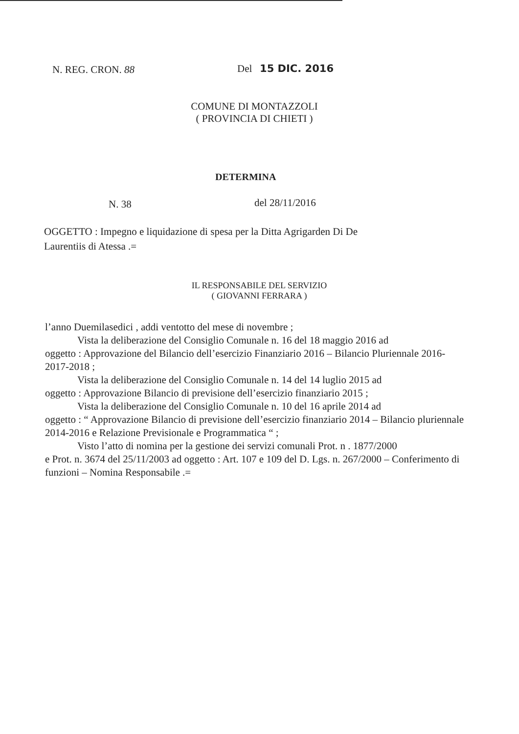N. REG. CRON. 88 Del 15 DIC. 2016
COMUNE DI MONTAZZOLI
( PROVINCIA DI CHIETI )
DETERMINA
N. 38 del 28/11/2016
OGGETTO : Impegno e liquidazione di spesa per la Ditta Agrigarden Di De
Laurentiis di Atessa .=
IL RESPONSABILE DEL SERVIZIO
( GIOVANNI FERRARA )
l’anno Duemilasedici , addi ventotto del mese di novembre ;
Vista la deliberazione del Consiglio Comunale n. 16 del 18 maggio 2016 ad
oggetto : Approvazione del Bilancio dell’esercizio Finanziario 2016 – Bilancio Pluriennale 2016-2017-2018 ;
Vista la deliberazione del Consiglio Comunale n. 14 del 14 luglio 2015 ad
oggetto : Approvazione Bilancio di previsione dell’esercizio finanziario 2015 ;
Vista la deliberazione del Consiglio Comunale n. 10 del 16 aprile 2014 ad
oggetto : “ Approvazione Bilancio di previsione dell’esercizio finanziario 2014 – Bilancio pluriennale 2014-2016 e Relazione Previsionale e Programmatica “ ;
Visto l’atto di nomina per la gestione dei servizi comunali Prot. n . 1877/2000
e Prot. n. 3674 del 25/11/2003 ad oggetto : Art. 107 e 109 del D. Lgs. n. 267/2000 – Conferimento di funzioni – Nomina Responsabile .=